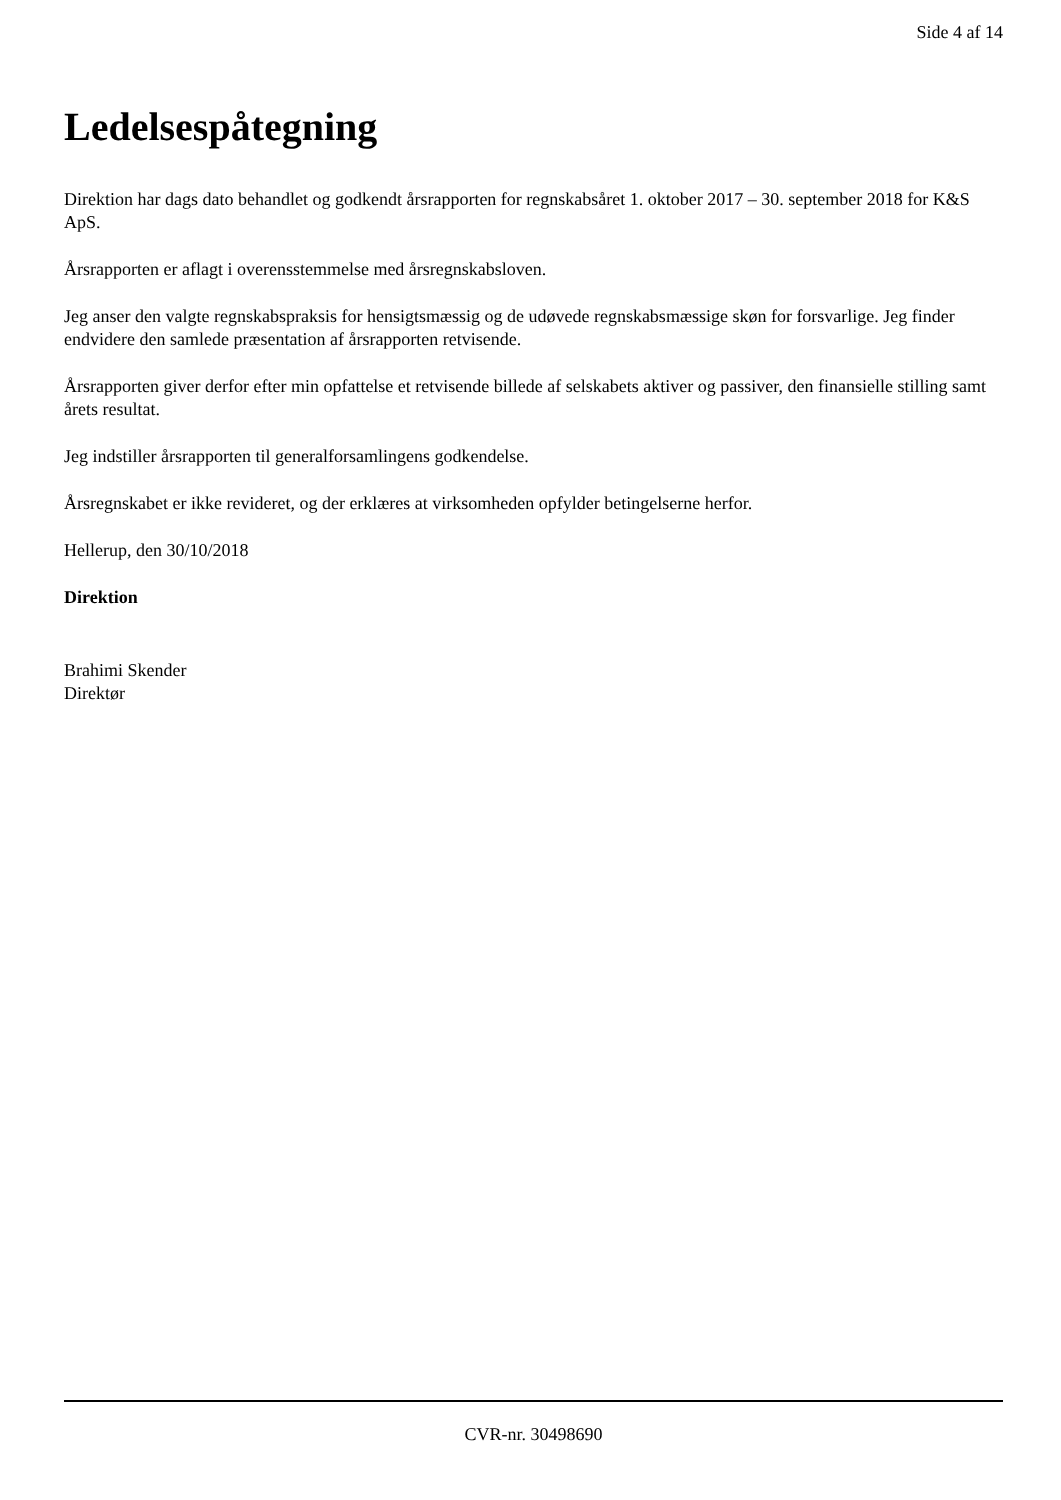Side 4 af 14
Ledelsespåtegning
Direktion har dags dato behandlet og godkendt årsrapporten for regnskabsåret 1. oktober 2017 – 30. september 2018 for K&S ApS.
Årsrapporten er aflagt i overensstemmelse med årsregnskabsloven.
Jeg anser den valgte regnskabspraksis for hensigtsmæssig og de udøvede regnskabsmæssige skøn for forsvarlige. Jeg finder endvidere den samlede præsentation af årsrapporten retvisende.
Årsrapporten giver derfor efter min opfattelse et retvisende billede af selskabets aktiver og passiver, den finansielle stilling samt årets resultat.
Jeg indstiller årsrapporten til generalforsamlingens godkendelse.
Årsregnskabet er ikke revideret, og der erklæres at virksomheden opfylder betingelserne herfor.
Hellerup, den 30/10/2018
Direktion
Brahimi Skender
Direktør
CVR-nr. 30498690